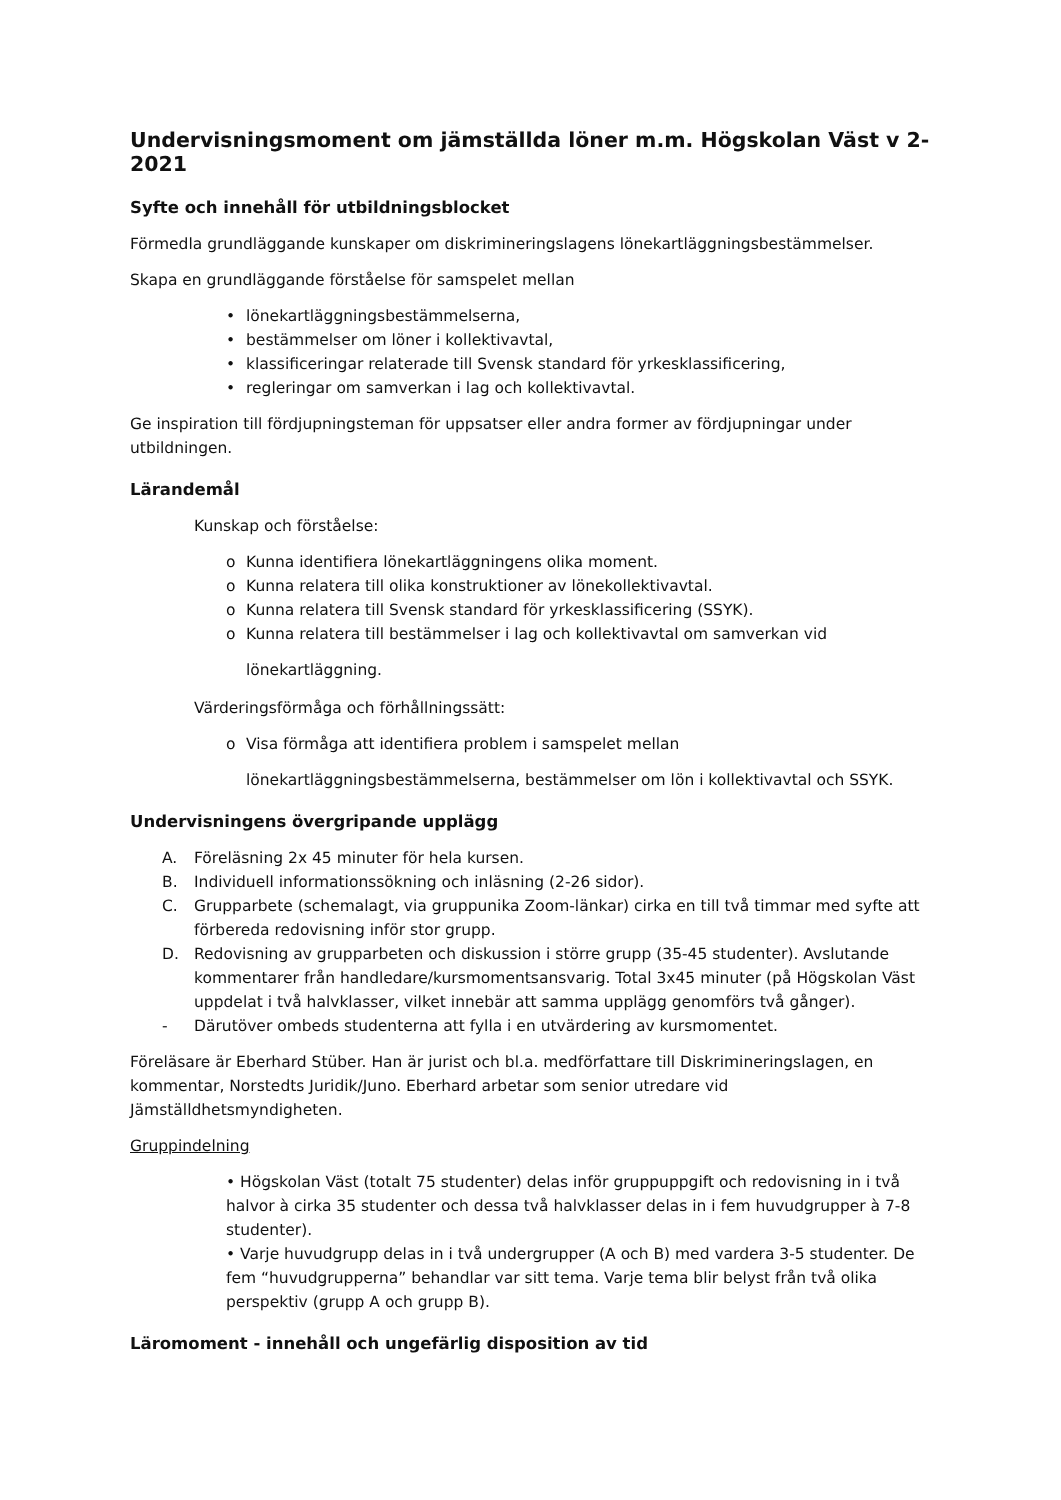Undervisningsmoment om jämställda löner m.m. Högskolan Väst v 2-2021
Syfte och innehåll för utbildningsblocket
Förmedla grundläggande kunskaper om diskrimineringslagens lönekartläggningsbestämmelser.
Skapa en grundläggande förståelse för samspelet mellan
• lönekartläggningsbestämmelserna,
• bestämmelser om löner i kollektivavtal,
• klassificeringar relaterade till Svensk standard för yrkesklassificering,
• regleringar om samverkan i lag och kollektivavtal.
Ge inspiration till fördjupningsteman för uppsatser eller andra former av fördjupningar under utbildningen.
Lärandemål
Kunskap och förståelse:
o Kunna identifiera lönekartläggningens olika moment.
o Kunna relatera till olika konstruktioner av lönekollektivavtal.
o Kunna relatera till Svensk standard för yrkesklassificering (SSYK).
o Kunna relatera till bestämmelser i lag och kollektivavtal om samverkan vid
lönekartläggning.
Värderingsförmåga och förhållningssätt:
o Visa förmåga att identifiera problem i samspelet mellan
lönekartläggningsbestämmelserna, bestämmelser om lön i kollektivavtal och SSYK.
Undervisningens övergripande upplägg
A. Föreläsning 2x 45 minuter för hela kursen.
B. Individuell informationssökning och inläsning (2-26 sidor).
C. Grupparbete (schemalagt, via gruppunika Zoom-länkar) cirka en till två timmar med syfte att förbereda redovisning inför stor grupp.
D. Redovisning av grupparbeten och diskussion i större grupp (35-45 studenter). Avslutande kommentarer från handledare/kursmomentsansvarig. Total 3x45 minuter (på Högskolan Väst uppdelat i två halvklasser, vilket innebär att samma upplägg genomförs två gånger).
- Därutöver ombeds studenterna att fylla i en utvärdering av kursmomentet.
Föreläsare är Eberhard Stüber. Han är jurist och bl.a. medförfattare till Diskrimineringslagen, en kommentar, Norstedts Juridik/Juno. Eberhard arbetar som senior utredare vid Jämställdhetsmyndigheten.
Gruppindelning
• Högskolan Väst (totalt 75 studenter) delas inför gruppuppgift och redovisning in i två halvor à cirka 35 studenter och dessa två halvklasser delas in i fem huvudgrupper à 7-8 studenter).
• Varje huvudgrupp delas in i två undergrupper (A och B) med vardera 3-5 studenter. De fem “huvudgrupperna” behandlar var sitt tema. Varje tema blir belyst från två olika perspektiv (grupp A och grupp B).
Läromoment - innehåll och ungefärlig disposition av tid